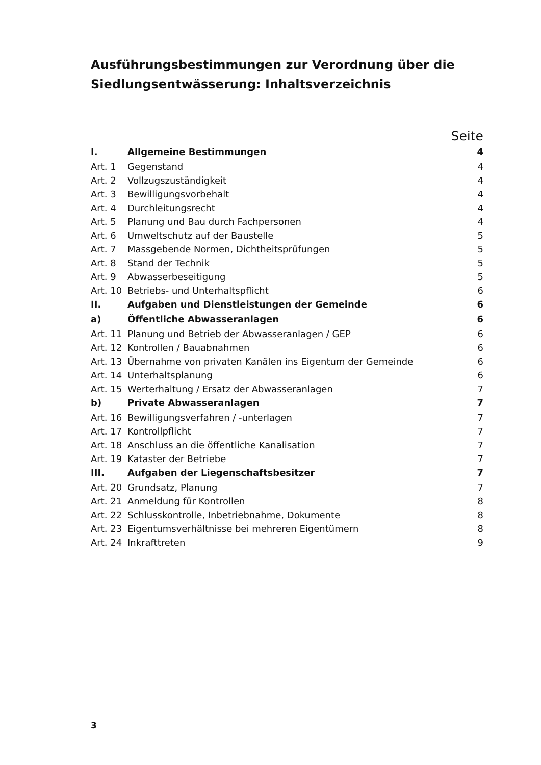Ausführungsbestimmungen zur Verordnung über die Sied­lungsentwässerung: Inhaltsverzeichnis
Seite
| I. | Allgemeine Bestimmungen | 4 |
| Art. 1 | Gegenstand | 4 |
| Art. 2 | Vollzugszuständigkeit | 4 |
| Art. 3 | Bewilligungsvorbehalt | 4 |
| Art. 4 | Durchleitungsrecht | 4 |
| Art. 5 | Planung und Bau durch Fachpersonen | 4 |
| Art. 6 | Umweltschutz auf der Baustelle | 5 |
| Art. 7 | Massgebende Normen, Dichtheitsprüfungen | 5 |
| Art. 8 | Stand der Technik | 5 |
| Art. 9 | Abwasserbeseitigung | 5 |
| Art. 10 | Betriebs- und Unterhaltspflicht | 6 |
| II. | Aufgaben und Dienstleistungen der Gemeinde | 6 |
| a) | Öffentliche Abwasseranlagen | 6 |
| Art. 11 | Planung und Betrieb der Abwasseranlagen / GEP | 6 |
| Art. 12 | Kontrollen / Bauabnahmen | 6 |
| Art. 13 | Übernahme von privaten Kanälen ins Eigentum der Gemeinde | 6 |
| Art. 14 | Unterhaltsplanung | 6 |
| Art. 15 | Werterhaltung / Ersatz der Abwasseranlagen | 7 |
| b) | Private Abwasseranlagen | 7 |
| Art. 16 | Bewilligungsverfahren / -unterlagen | 7 |
| Art. 17 | Kontrollpflicht | 7 |
| Art. 18 | Anschluss an die öffentliche Kanalisation | 7 |
| Art. 19 | Kataster der Betriebe | 7 |
| III. | Aufgaben der Liegenschaftsbesitzer | 7 |
| Art. 20 | Grundsatz, Planung | 7 |
| Art. 21 | Anmeldung für Kontrollen | 8 |
| Art. 22 | Schlusskontrolle, Inbetriebnahme, Dokumente | 8 |
| Art. 23 | Eigentumsverhältnisse bei mehreren Eigentümern | 8 |
| Art. 24 | Inkrafttreten | 9 |
3